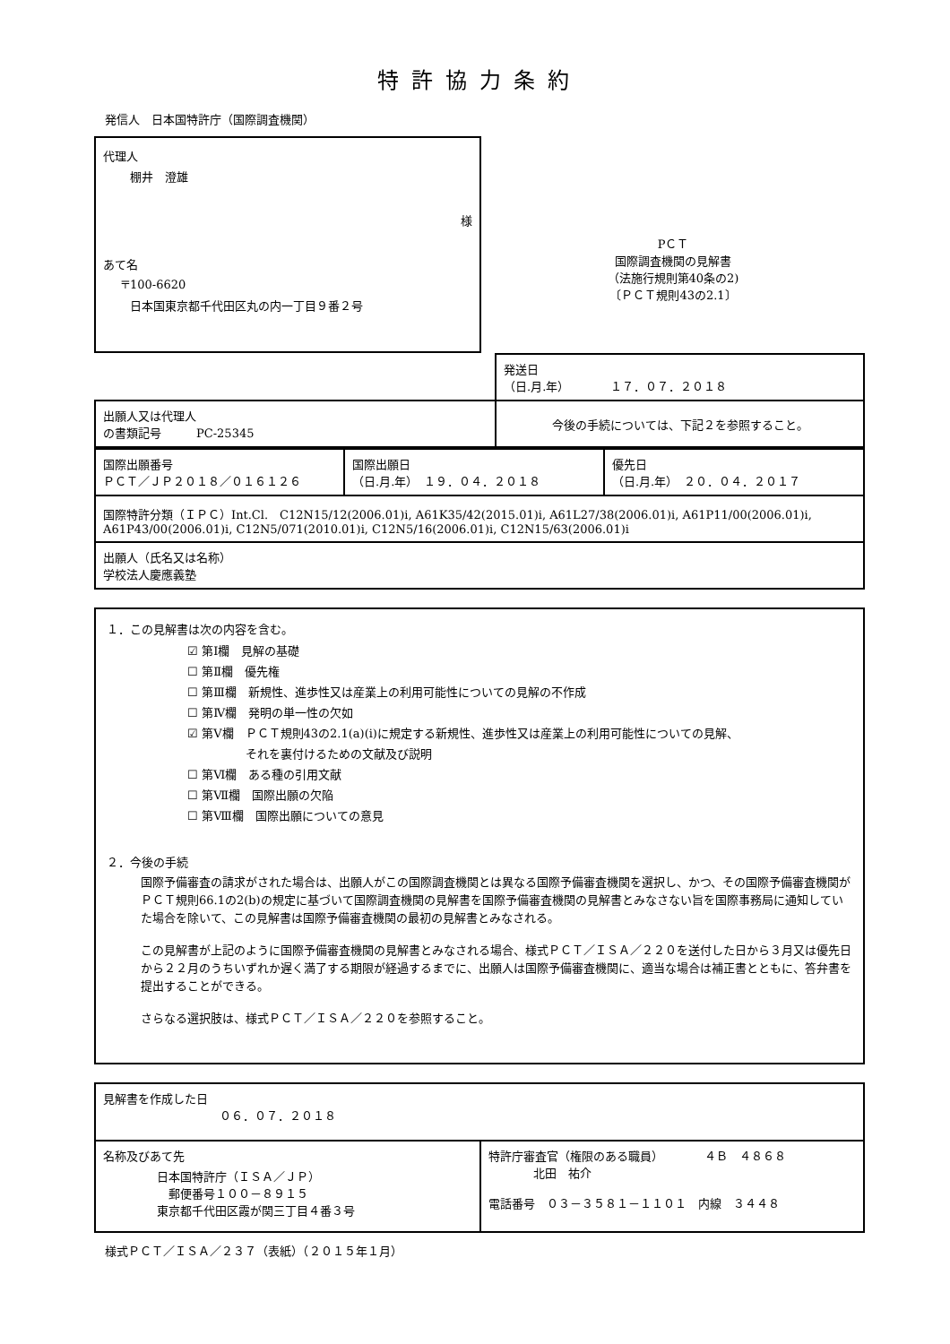特許協力条約
発信人　日本国特許庁（国際調査機関）
代理人
棚井　澄雄
様
あて名
〒100-6620
日本国東京都千代田区丸の内一丁目９番２号
PＣＴ
国際調査機関の見解書
（法施行規則第40条の2)
〔ＰＣＴ規則43の2.1〕
| | 発送日 （日.月.年） １７．０７．２０１８ |
| 出願人又は代理人 の書類記号 PC-25345 | 今後の手続については、下記２を参照すること。 |
| 国際出願番号 ＰＣＴ／ＪＰ２０１８／０１６１２６ | 国際出願日 （日.月.年） １９．０４．２０１８ | 優先日 （日.月.年） ２０．０４．２０１７ |
| 国際特許分類（ＩＰＣ）Int.Cl. C12N15/12(2006.01)i, A61K35/42(2015.01)i, A61L27/38(2006.01)i, A61P11/00(2006.01)i, A61P43/00(2006.01)i, C12N5/071(2010.01)i, C12N5/16(2006.01)i, C12N15/63(2006.01)i | | |
| 出願人（氏名又は名称） 学校法人慶應義塾 | | |
１．この見解書は次の内容を含む。
☑ 第Ⅰ欄　見解の基礎
☐ 第Ⅱ欄　優先権
☐ 第Ⅲ欄　新規性、進歩性又は産業上の利用可能性についての見解の不作成
☐ 第Ⅳ欄　発明の単一性の欠如
☑ 第Ⅴ欄　ＰＣＴ規則43の2.1(a)(i)に規定する新規性、進歩性又は産業上の利用可能性についての見解、
　　　　　それを裏付けるための文献及び説明
☐ 第Ⅵ欄　ある種の引用文献
☐ 第Ⅶ欄　国際出願の欠陥
☐ 第Ⅷ欄　国際出願についての意見
２．今後の手続
国際予備審査の請求がされた場合は、出願人がこの国際調査機関とは異なる国際予備審査機関を選択し、かつ、その国際予備審査機関がＰＣＴ規則66.1の2(b)の規定に基づいて国際調査機関の見解書を国際予備審査機関の見解書とみなさない旨を国際事務局に通知していた場合を除いて、この見解書は国際予備審査機関の最初の見解書とみなされる。
この見解書が上記のように国際予備審査機関の見解書とみなされる場合、様式ＰＣＴ／ＩＳＡ／２２０を送付した日から３月又は優先日から２２月のうちいずれか遅く満了する期限が経過するまでに、出願人は国際予備審査機関に、適当な場合は補正書とともに、答弁書を提出することができる。
さらなる選択肢は、様式ＰＣＴ／ＩＳＡ／２２０を参照すること。
| 見解書を作成した日 ０６．０７．２０１８ | |
| 名称及びあて先 日本国特許庁（ＩＳＡ／ＪＰ） 郵便番号１００－８９１５ 東京都千代田区霞が関三丁目４番３号 | 特許庁審査官（権限のある職員） ４Ｂ ４８６８ 北田 祐介 電話番号 ０３－３５８１－１１０１ 内線 ３４４８ |
様式ＰＣＴ／ＩＳＡ／２３７（表紙）（２０１５年１月）